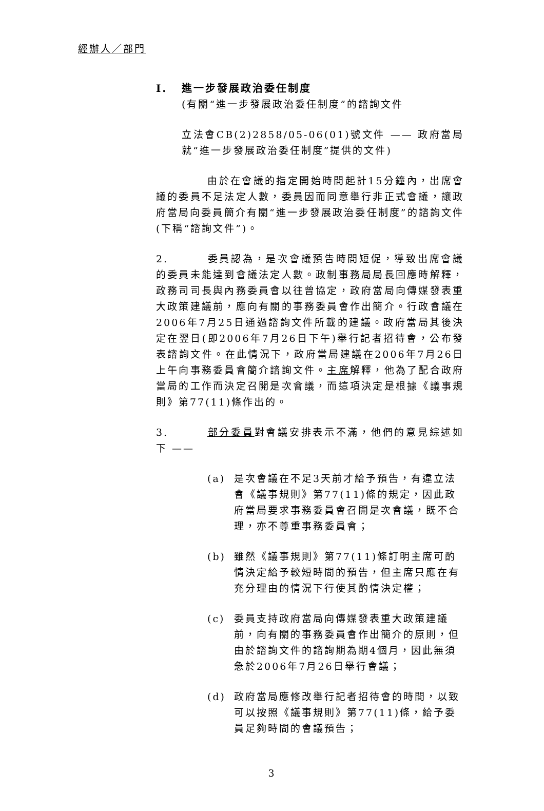經辦人／部門
I. 進一步發展政治委任制度
(有關“進一步發展政治委任制度”的諮詢文件
立法會CB(2)2858/05-06(01)號文件 —— 政府當局就“進一步發展政治委任制度”提供的文件)
由於在會議的指定開始時間起計15分鐘內，出席會議的委員不足法定人數，委員因而同意舉行非正式會議，讓政府當局向委員簡介有關“進一步發展政治委任制度”的諮詢文件(下稱“諮詢文件”)。
2. 委員認為，是次會議預告時間短促，導致出席會議的委員未能達到會議法定人數。政制事務局局長回應時解釋，政務司司長與內務委員會以往曾協定，政府當局向傳媒發表重大政策建議前，應向有關的事務委員會作出簡介。行政會議在2006年7月25日通過諮詢文件所載的建議。政府當局其後決定在翌日(即2006年7月26日下午)舉行記者招待會，公布發表諮詢文件。在此情況下，政府當局建議在2006年7月26日上午向事務委員會簡介諮詢文件。主席解釋，他為了配合政府當局的工作而決定召開是次會議，而這項決定是根據《議事規則》第77(11)條作出的。
3. 部分委員對會議安排表示不滿，他們的意見綜述如下 ——
(a) 是次會議在不足3天前才給予預告，有違立法會《議事規則》第77(11)條的規定，因此政府當局要求事務委員會召開是次會議，既不合理，亦不尊重事務委員會；
(b) 雖然《議事規則》第77(11)條訂明主席可酌情決定給予較短時間的預告，但主席只應在有充分理由的情況下行使其酌情決定權；
(c) 委員支持政府當局向傳媒發表重大政策建議前，向有關的事務委員會作出簡介的原則，但由於諮詢文件的諮詢期為期4個月，因此無須急於2006年7月26日舉行會議；
(d) 政府當局應修改舉行記者招待會的時間，以致可以按照《議事規則》第77(11)條，給予委員足夠時間的會議預告；
3